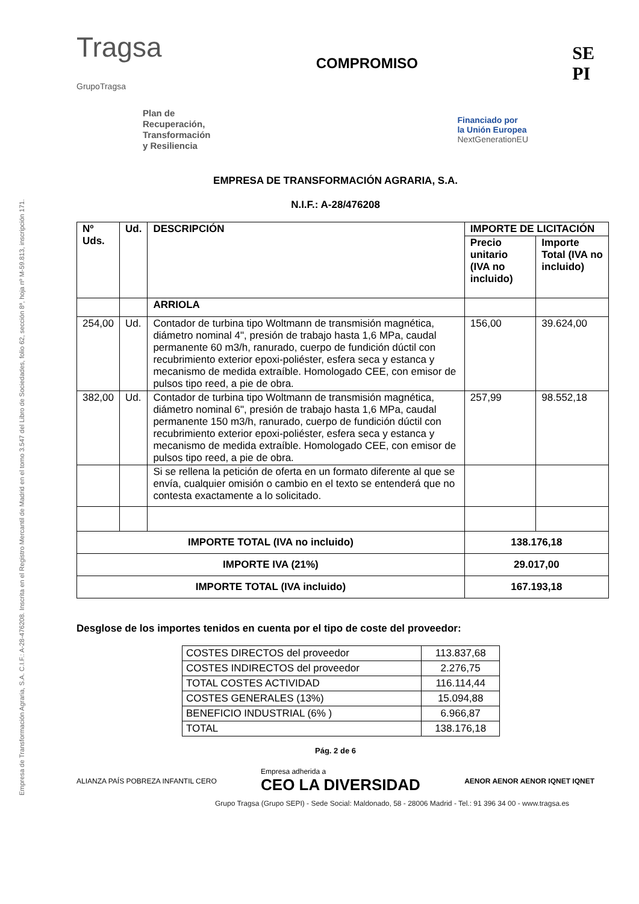Empresa de Transformación Agraria, S.A. C.I.F.: A-28-476208. Inscrita en el Registro Mercantil de Madrid en el tomo 3.547 del Libro de Sociedades, folio 62, sección 8ª, hoja nº M-59.813, inscripción 171.
Tragsa
GrupoTragsa
COMPROMISO
SE
PI
Plan de
Recuperación,
Transformación
y Resiliencia
Financiado por
la Unión Europea
NextGenerationEU
EMPRESA DE TRANSFORMACIÓN AGRARIA, S.A.
N.I.F.: A-28/476208
| Nº Uds. | Ud. | DESCRIPCIÓN | IMPORTE DE LICITACIÓN | |
| --- | --- | --- | --- | --- |
| | | | Precio unitario (IVA no incluido) | Importe Total (IVA no incluido) |
| | | ARRIOLA | | |
| 254,00 | Ud. | Contador de turbina tipo Woltmann de transmisión magnética, diámetro nominal 4", presión de trabajo hasta 1,6 MPa, caudal permanente 60 m3/h, ranurado, cuerpo de fundición dúctil con recubrimiento exterior epoxi-poliéster, esfera seca y estanca y mecanismo de medida extraíble. Homologado CEE, con emisor de pulsos tipo reed, a pie de obra. | 156,00 | 39.624,00 |
| 382,00 | Ud. | Contador de turbina tipo Woltmann de transmisión magnética, diámetro nominal 6", presión de trabajo hasta 1,6 MPa, caudal permanente 150 m3/h, ranurado, cuerpo de fundición dúctil con recubrimiento exterior epoxi-poliéster, esfera seca y estanca y mecanismo de medida extraíble. Homologado CEE, con emisor de pulsos tipo reed, a pie de obra. | 257,99 | 98.552,18 |
| | | Si se rellena la petición de oferta en un formato diferente al que se envía, cualquier omisión o cambio en el texto se entenderá que no contesta exactamente a lo solicitado. | | |
| IMPORTE TOTAL (IVA no incluido) | | | 138.176,18 | |
| IMPORTE IVA (21%) | | | 29.017,00 | |
| IMPORTE TOTAL (IVA incluido) | | | 167.193,18 | |
Desglose de los importes tenidos en cuenta por el tipo de coste del proveedor:
| COSTES DIRECTOS del proveedor | 113.837,68 |
| COSTES INDIRECTOS del proveedor | 2.276,75 |
| TOTAL COSTES ACTIVIDAD | 116.114,44 |
| COSTES GENERALES (13%) | 15.094,88 |
| BENEFICIO INDUSTRIAL (6% ) | 6.966,87 |
| TOTAL | 138.176,18 |
Pág. 2 de 6
ALIANZA PAÍS POBREZA INFANTIL CERO
Empresa adherida a
CEO LA DIVERSIDAD
AENOR AENOR AENOR IQNET IQNET
Grupo Tragsa (Grupo SEPI) - Sede Social: Maldonado, 58 - 28006 Madrid - Tel.: 91 396 34 00 - www.tragsa.es